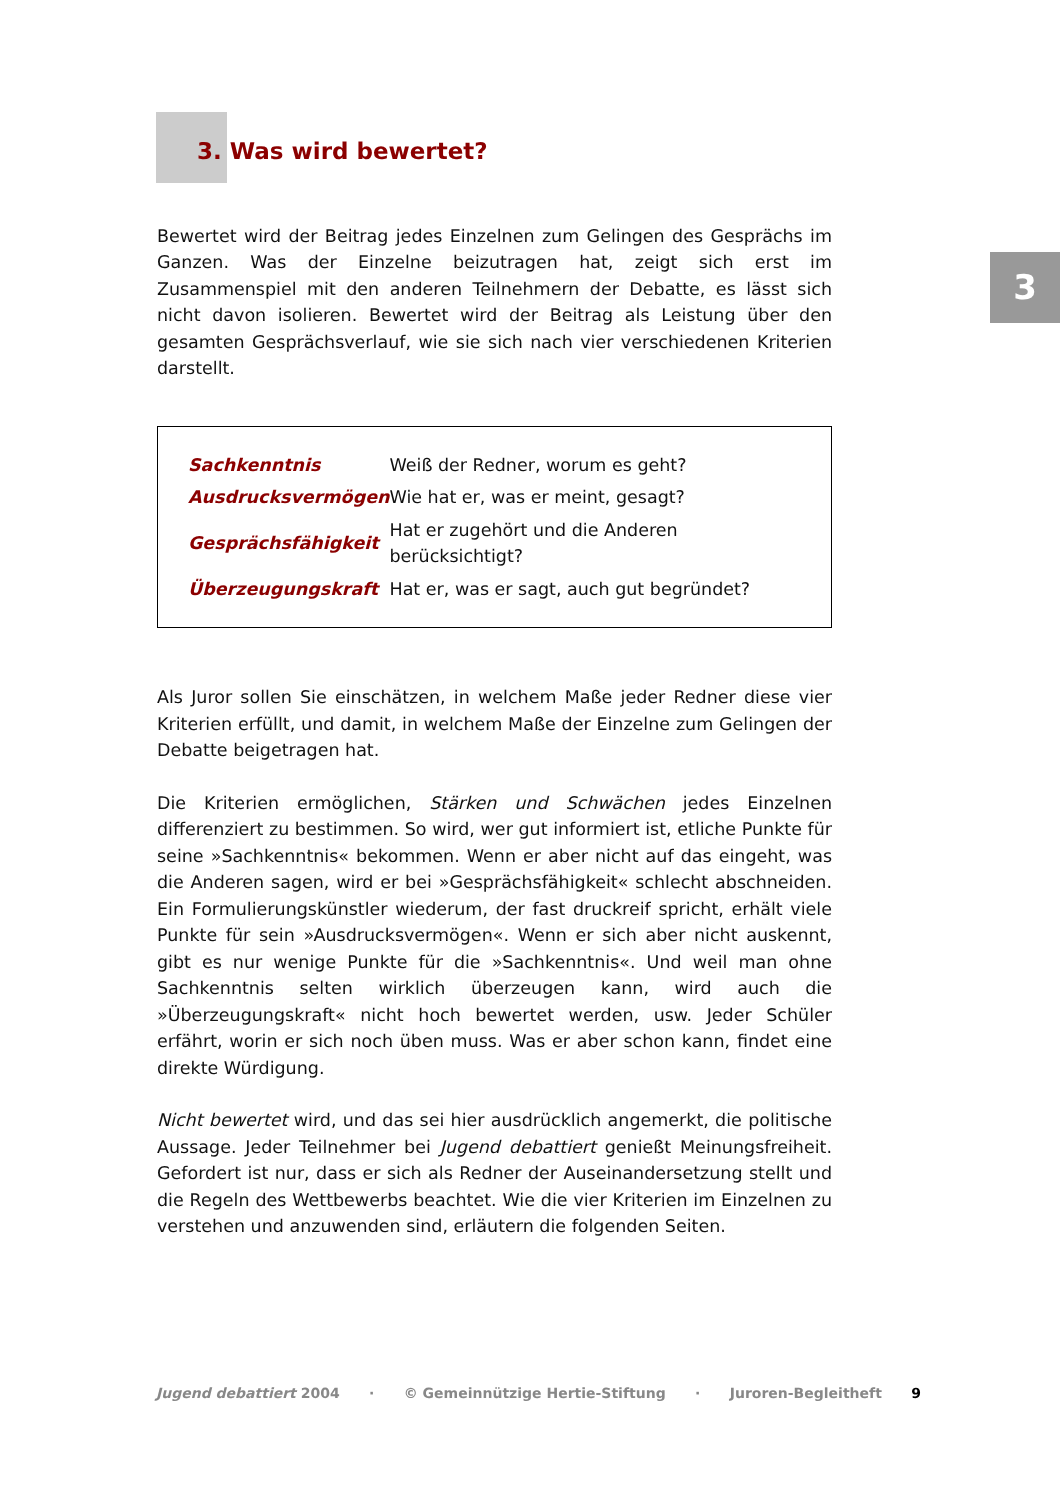3
3. Was wird bewertet?
Bewertet wird der Beitrag jedes Einzelnen zum Gelingen des Gesprächs im Ganzen. Was der Einzelne beizutragen hat, zeigt sich erst im Zusammenspiel mit den anderen Teilnehmern der Debatte, es lässt sich nicht davon isolieren. Bewertet wird der Beitrag als Leistung über den gesamten Gesprächsverlauf, wie sie sich nach vier verschiedenen Kriterien darstellt.
| Sachkenntnis | Weiß der Redner, worum es geht? |
| Ausdrucksvermögen | Wie hat er, was er meint, gesagt? |
| Gesprächsfähigkeit | Hat er zugehört und die Anderen berücksichtigt? |
| Überzeugungskraft | Hat er, was er sagt, auch gut begründet? |
Als Juror sollen Sie einschätzen, in welchem Maße jeder Redner diese vier Kriterien erfüllt, und damit, in welchem Maße der Einzelne zum Gelingen der Debatte beigetragen hat.
Die Kriterien ermöglichen, Stärken und Schwächen jedes Einzelnen differenziert zu bestimmen. So wird, wer gut informiert ist, etliche Punkte für seine »Sachkenntnis« bekommen. Wenn er aber nicht auf das eingeht, was die Anderen sagen, wird er bei »Gesprächsfähigkeit« schlecht abschneiden. Ein Formulierungskünstler wiederum, der fast druckreif spricht, erhält viele Punkte für sein »Ausdrucksvermögen«. Wenn er sich aber nicht auskennt, gibt es nur wenige Punkte für die »Sachkenntnis«. Und weil man ohne Sachkenntnis selten wirklich überzeugen kann, wird auch die »Überzeugungskraft« nicht hoch bewertet werden, usw. Jeder Schüler erfährt, worin er sich noch üben muss. Was er aber schon kann, findet eine direkte Würdigung.
Nicht bewertet wird, und das sei hier ausdrücklich angemerkt, die politische Aussage. Jeder Teilnehmer bei Jugend debattiert genießt Meinungsfreiheit. Gefordert ist nur, dass er sich als Redner der Auseinandersetzung stellt und die Regeln des Wettbewerbs beachtet. Wie die vier Kriterien im Einzelnen zu verstehen und anzuwenden sind, erläutern die folgenden Seiten.
Jugend debattiert 2004 · © Gemeinnützige Hertie-Stiftung · Juroren-Begleitheft 9